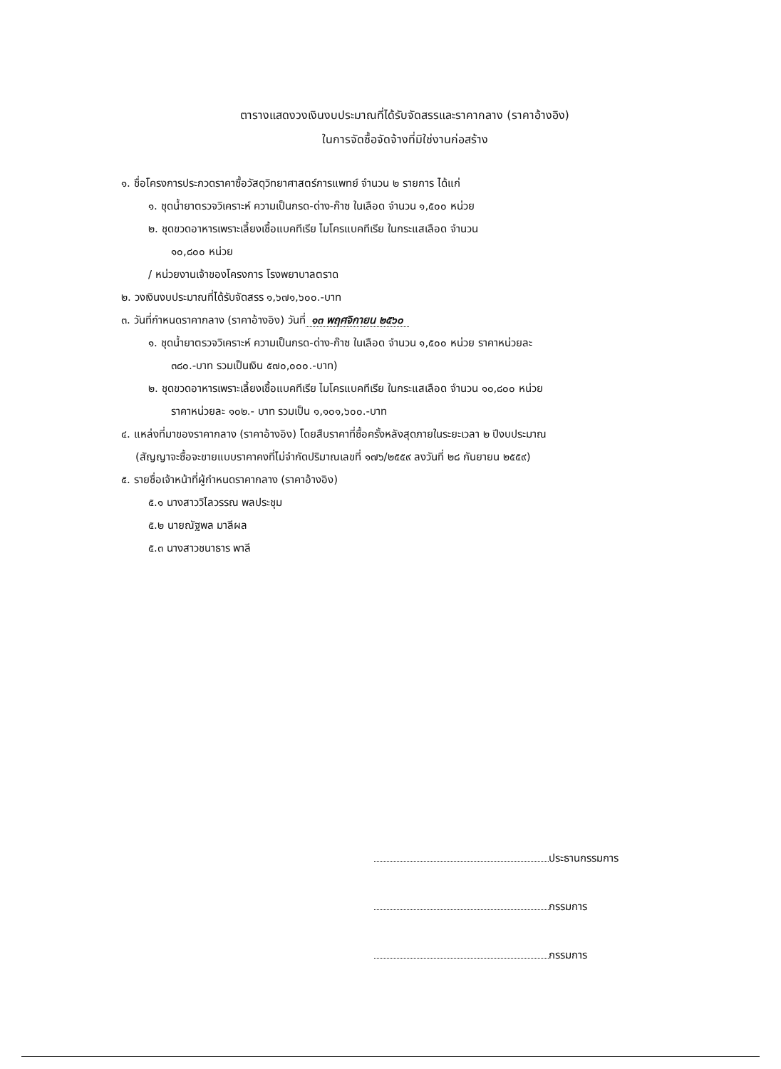ตารางแสดงวงเงินงบประมาณที่ได้รับจัดสรรและราคากลาง (ราคาอ้างอิง)
ในการจัดซื้อจัดจ้างที่มิใช่งานก่อสร้าง
๑. ชื่อโครงการประกวดราคาซื้อวัสดุวิทยาศาสตร์การแพทย์ จำนวน ๒ รายการ ได้แก่
๑. ชุดน้ำยาตรวจวิเคราะห์ ความเป็นกรด-ด่าง-ก๊าซ ในเลือด จำนวน ๑,๕๐๐ หน่วย
๒. ชุดขวดอาหารเพราะเลี้ยงเชื้อแบคทีเรีย ไมโครแบคทีเรีย ในกระแสเลือด จำนวน
๑๐,๘๐๐ หน่วย
/ หน่วยงานเจ้าของโครงการ โรงพยาบาลตราด
๒. วงเงินงบประมาณที่ได้รับจัดสรร ๑,๖๗๑,๖๐๐.-บาท
๓. วันที่กำหนดราคากลาง (ราคาอ้างอิง) วันที่ ๑๓ พฤศจิกายน ๒๕๖๐
๑. ชุดน้ำยาตรวจวิเคราะห์ ความเป็นกรด-ด่าง-ก๊าซ ในเลือด จำนวน ๑,๕๐๐ หน่วย ราคาหน่วยละ
๓๘๐.-บาท รวมเป็นเงิน ๕๗๐,๐๐๐.-บาท)
๒. ชุดขวดอาหารเพราะเลี้ยงเชื้อแบคทีเรีย ไมโครแบคทีเรีย ในกระแสเลือด จำนวน ๑๐,๘๐๐ หน่วย
ราคาหน่วยละ ๑๐๒.- บาท รวมเป็น ๑,๑๐๑,๖๐๐.-บาท
๔. แหล่งที่มาของราคากลาง (ราคาอ้างอิง) โดยสืบราคาที่ซื้อครั้งหลังสุดภายในระยะเวลา ๒ ปีงบประมาณ
(สัญญาจะซื้อจะขายแบบราคาคงที่ไม่จำกัดปริมาณเลขที่ ๑๗๖/๒๕๕๙ ลงวันที่ ๒๘ กันยายน ๒๕๕๙)
๕. รายชื่อเจ้าหน้าที่ผู้กำหนดราคากลาง (ราคาอ้างอิง)
๕.๑ นางสาววิไลวรรณ พลประชุม
๕.๒ นายณัฐพล มาลีผล
๕.๓ นางสาวชนาธาร พาลี
ประธานกรรมการ
กรรมการ
กรรมการ